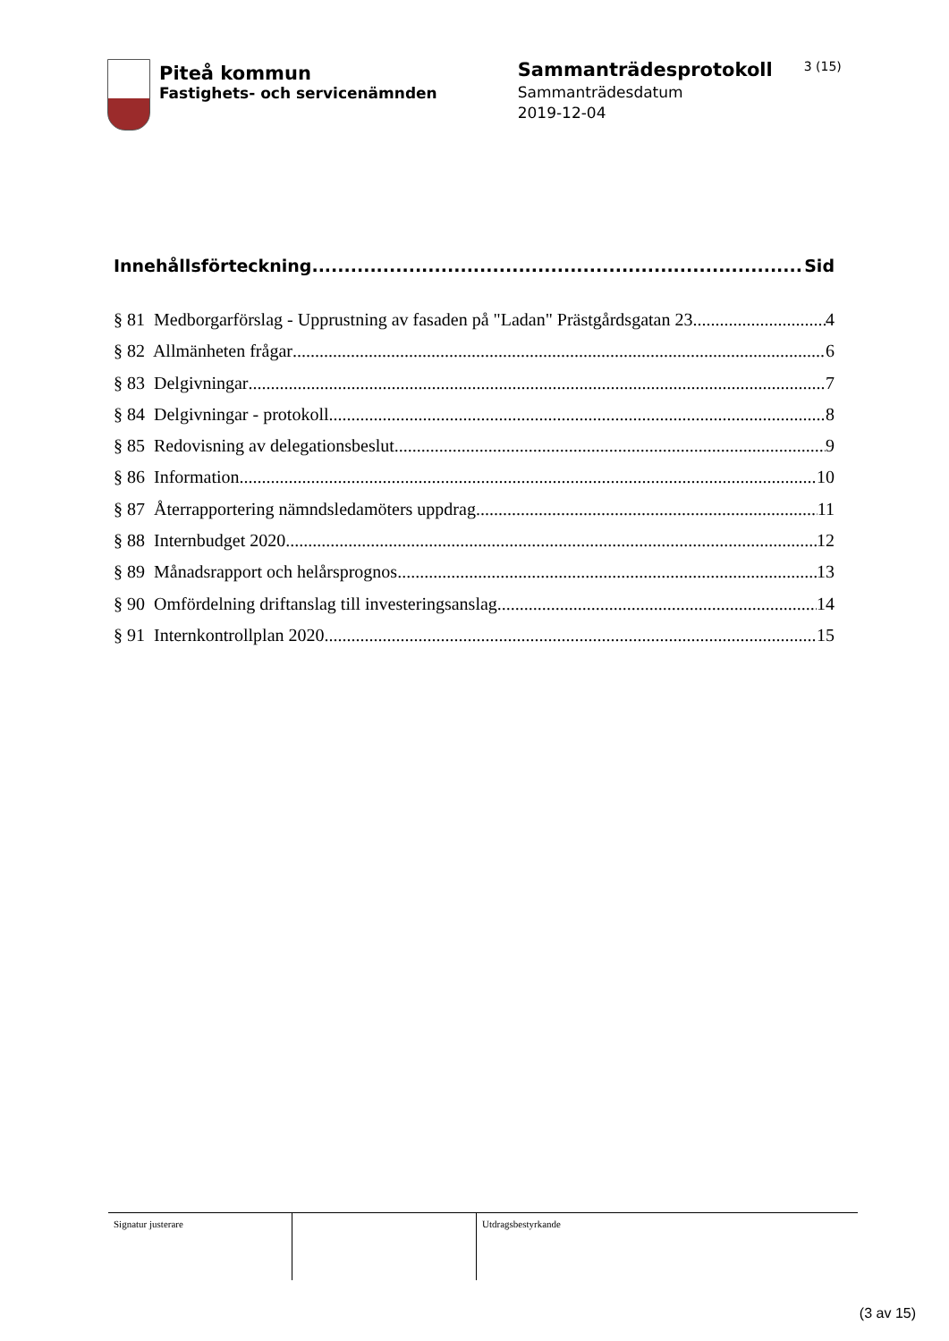Piteå kommun
Fastighets- och servicenämnden
Sammanträdesprotokoll
Sammanträdesdatum
2019-12-04
3 (15)
Innehållsförteckning Sid
§ 81 Medborgarförslag - Upprustning av fasaden på "Ladan" Prästgårdsgatan 23 4
§ 82 Allmänheten frågar 6
§ 83 Delgivningar 7
§ 84 Delgivningar - protokoll 8
§ 85 Redovisning av delegationsbeslut 9
§ 86 Information 10
§ 87 Återrapportering nämndsledamöters uppdrag 11
§ 88 Internbudget 2020 12
§ 89 Månadsrapport och helårsprognos 13
§ 90 Omfördelning driftanslag till investeringsanslag 14
§ 91 Internkontrollplan 2020 15
Signatur justerare Utdragsbestyrkande
(3 av 15)